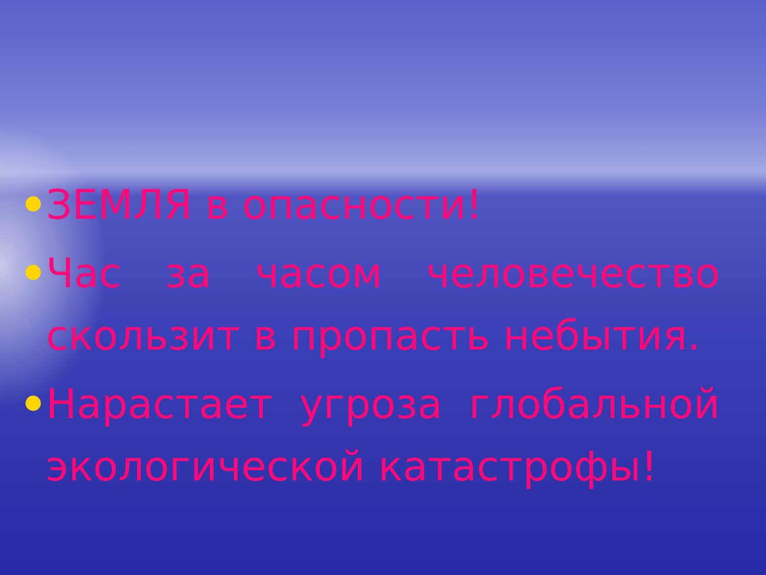ЗЕМЛЯ в опасности!
Час за часом человечество скользит в пропасть небытия.
Нарастает угроза глобальной экологической катастрофы!